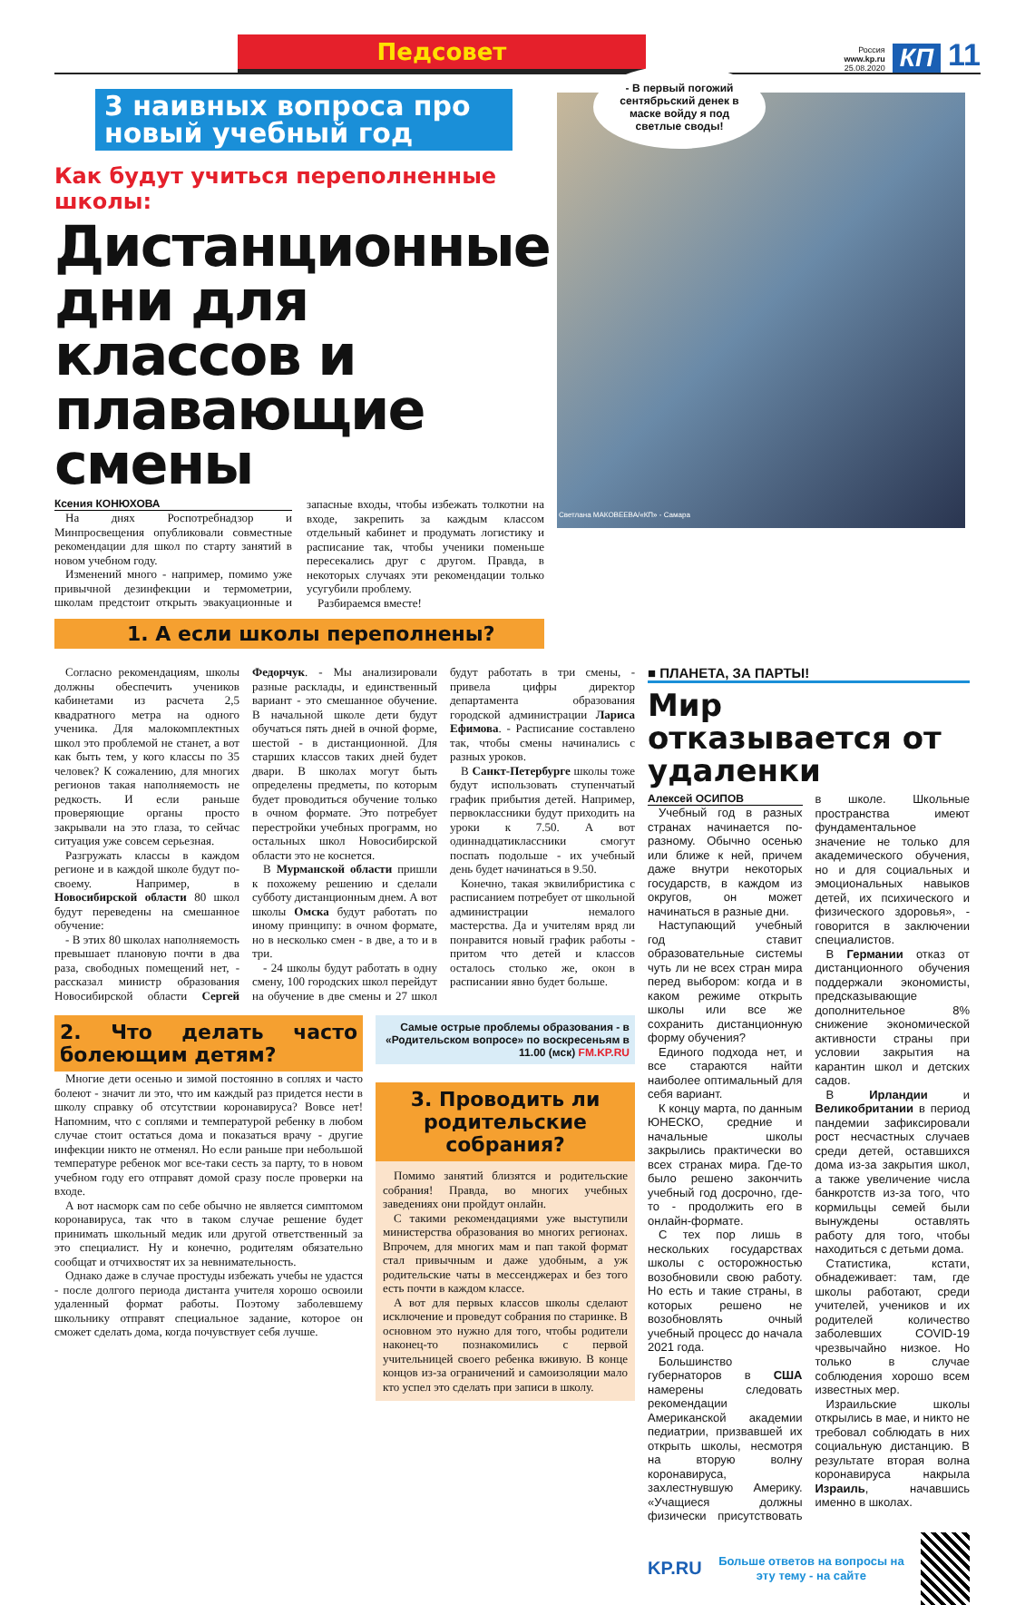Педсовет
Россия
www.kp.ru
25.08.2020
КП
11
3 наивных вопроса про новый учебный год
Как будут учиться переполненные школы:
Дистанционные дни для классов и плавающие смены
Ксения КОНЮХОВА
На днях Роспотребнадзор и Минпросвещения опубликовали совместные рекомендации для школ по старту занятий в новом учебном году.
Изменений много - например, помимо уже привычной дезинфекции и термометрии, школам предстоит открыть эвакуационные и запасные входы, чтобы избежать толкотни на входе, закрепить за каждым классом отдельный кабинет и продумать логистику и расписание так, чтобы ученики поменьше пересекались друг с другом. Правда, в некоторых случаях эти рекомендации только усугубили проблему.
Разбираемся вместе!
1. А если школы переполнены?
- В первый погожий сентябрьский денек в маске войду я под светлые своды!
Светлана МАКОВЕЕВА/«КП» - Самара
Согласно рекомендациям, школы должны обеспечить учеников кабинетами из расчета 2,5 квадратного метра на одного ученика. Для малокомплектных школ это проблемой не станет, а вот как быть тем, у кого классы по 35 человек? К сожалению, для многих регионов такая наполняемость не редкость. И если раньше проверяющие органы просто закрывали на это глаза, то сейчас ситуация уже совсем серьезная.
Разгружать классы в каждом регионе и в каждой школе будут по-своему. Например, в Новосибирской области 80 школ будут переведены на смешанное обучение:
- В этих 80 школах наполняемость превышает плановую почти в два раза, свободных помещений нет, - рассказал министр образования Новосибирской области Сергей Федорчук. - Мы анализировали разные расклады, и единственный вариант - это смешанное обучение. В начальной школе дети будут обучаться пять дней в очной форме, шестой - в дистанционной. Для старших классов таких дней будет двари. В школах могут быть определены предметы, по которым будет проводиться обучение только в очном формате. Это потребует перестройки учебных программ, но остальных школ Новосибирской области это не коснется.
В Мурманской области пришли к похожему решению и сделали субботу дистанционным днем. А вот школы Омска будут работать по иному принципу: в очном формате, но в несколько смен - в две, а то и в три.
- 24 школы будут работать в одну смену, 100 городских школ перейдут на обучение в две смены и 27 школ будут работать в три смены, - привела цифры директор департамента образования городской администрации Лариса Ефимова. - Расписание составлено так, чтобы смены начинались с разных уроков.
В Санкт-Петербурге школы тоже будут использовать ступенчатый график прибытия детей. Например, первоклассники будут приходить на уроки к 7.50. А вот одиннадцатиклассники смогут поспать подольше - их учебный день будет начинаться в 9.50.
Конечно, такая эквилибристика с расписанием потребует от школьной администрации немалого мастерства. Да и учителям вряд ли понравится новый график работы - притом что детей и классов осталось столько же, окон в расписании явно будет больше.
2. Что делать часто болеющим детям?
Многие дети осенью и зимой постоянно в соплях и часто болеют - значит ли это, что им каждый раз придется нести в школу справку об отсутствии коронавируса? Вовсе нет! Напомним, что с соплями и температурой ребенку в любом случае стоит остаться дома и показаться врачу - другие инфекции никто не отменял. Но если раньше при небольшой температуре ребенок мог все-таки сесть за парту, то в новом учебном году его отправят домой сразу после проверки на входе.
А вот насморк сам по себе обычно не является симптомом коронавируса, так что в таком случае решение будет принимать школьный медик или другой ответственный за это специалист. Ну и конечно, родителям обязательно сообщат и отчихвостят их за невнимательность.
Однако даже в случае простуды избежать учебы не удастся - после долгого периода дистанта учителя хорошо освоили удаленный формат работы. Поэтому заболевшему школьнику отправят специальное задание, которое он сможет сделать дома, когда почувствует себя лучше.
Самые острые проблемы образования - в «Родительском вопросе» по воскресеньям в 11.00 (мск) FM.KP.RU
3. Проводить ли родительские собрания?
Помимо занятий близятся и родительские собрания! Правда, во многих учебных заведениях они пройдут онлайн.
С такими рекомендациями уже выступили министерства образования во многих регионах. Впрочем, для многих мам и пап такой формат стал привычным и даже удобным, а уж родительские чаты в мессенджерах и без того есть почти в каждом классе.
А вот для первых классов школы сделают исключение и проведут собрания по старинке. В основном это нужно для того, чтобы родители наконец-то познакомились с первой учительницей своего ребенка вживую. В конце концов из-за ограничений и самоизоляции мало кто успел это сделать при записи в школу.
■ ПЛАНЕТА, ЗА ПАРТЫ!
Мир отказывается от удаленки
Алексей ОСИПОВ
Учебный год в разных странах начинается по-разному. Обычно осенью или ближе к ней, причем даже внутри некоторых государств, в каждом из округов, он может начинаться в разные дни.
Наступающий учебный год ставит образовательные системы чуть ли не всех стран мира перед выбором: когда и в каком режиме открыть школы или все же сохранить дистанционную форму обучения?
Единого подхода нет, и все стараются найти наиболее оптимальный для себя вариант.
К концу марта, по данным ЮНЕСКО, средние и начальные школы закрылись практически во всех странах мира. Где-то было решено закончить учебный год досрочно, где-то - продолжить его в онлайн-формате.
С тех пор лишь в нескольких государствах школы с осторожностью возобновили свою работу. Но есть и такие страны, в которых решено не возобновлять очный учебный процесс до начала 2021 года.
Большинство губернаторов в США намерены следовать рекомендации Американской академии педиатрии, призвавшей их открыть школы, несмотря на вторую волну коронавируса, захлестнувшую Америку. «Учащиеся должны физически присутствовать в школе. Школьные пространства имеют фундаментальное значение не только для академического обучения, но и для социальных и эмоциональных навыков детей, их психического и физического здоровья», - говорится в заключении специалистов.
В Германии отказ от дистанционного обучения поддержали экономисты, предсказывающие дополнительное 8% снижение экономической активности страны при условии закрытия на карантин школ и детских садов.
В Ирландии и Великобритании в период пандемии зафиксировали рост несчастных случаев среди детей, оставшихся дома из-за закрытия школ, а также увеличение числа банкротств из-за того, что кормильцы семей были вынуждены оставлять работу для того, чтобы находиться с детьми дома.
Статистика, кстати, обнадеживает: там, где школы работают, среди учителей, учеников и их родителей количество заболевших COVID-19 чрезвычайно низкое. Но только в случае соблюдения хорошо всем известных мер.
Израильские школы открылись в мае, и никто не требовал соблюдать в них социальную дистанцию. В результате вторая волна коронавируса накрыла Израиль, начавшись именно в школах.
KP.RU Больше ответов на вопросы на эту тему - на сайте